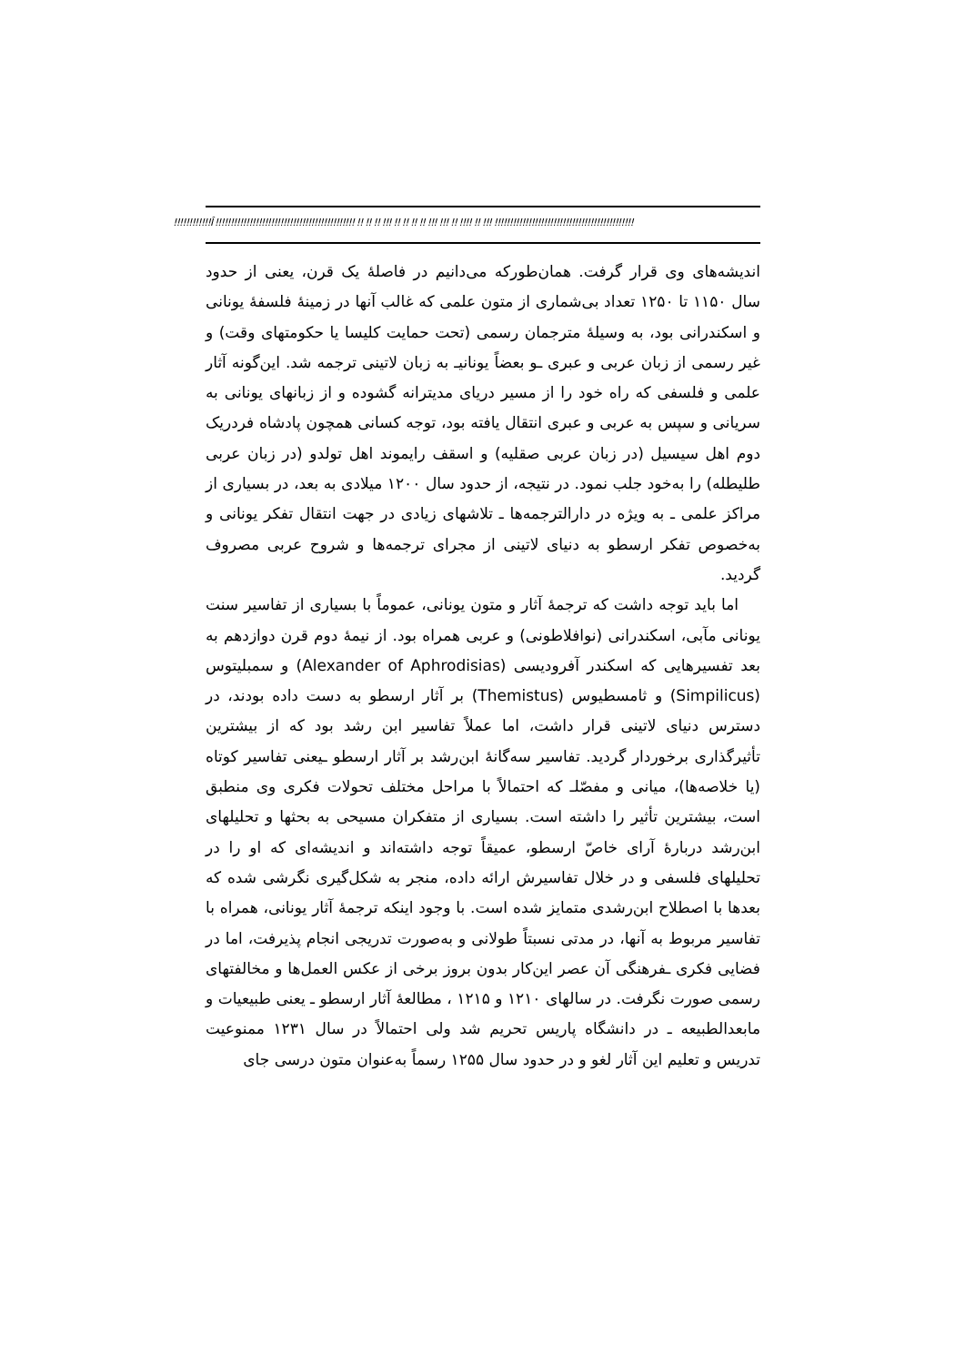!!!!!!!!!!!!Î !!!!!!!!!!!!!!!!!!!!!!!!!!!!!!!!!!!!!!!!!!!!! !! !! !! !!! !! !! !! !! !!! !!! !! !!!! !! !!! !!!!!!!!!!!!!!!!!!!!!!!!!!!!!!!!!!!!!!!!!!!!!
اندیشه‌های وی قرار گرفت. همان‌طورکه می‌دانیم در فاصلهٔ یک قرن، یعنی از حدود سال ۱۱۵۰ تا ۱۲۵۰ تعداد بی‌شماری از متون علمی که غالب آنها در زمینهٔ فلسفهٔ یونانی و اسکندرانی بود، به وسیلهٔ مترجمان رسمی (تحت حمایت کلیسا یا حکومتهای وقت) و غیر رسمی از زبان عربی و عبری ـو بعضاً یونانیـ به زبان لاتینی ترجمه شد. این‌گونه آثار علمی و فلسفی که راه خود را از مسیر دریای مدیترانه گشوده و از زبانهای یونانی به سریانی و سپس به عربی و عبری انتقال یافته بود، توجه کسانی همچون پادشاه فردریک دوم اهل سیسیل (در زبان عربی صقلیه) و اسقف رایموند اهل تولدو (در زبان عربی طلیطله) را به‌خود جلب نمود. در نتیجه، از حدود سال ۱۲۰۰ میلادی به بعد، در بسیاری از مراکز علمی ـ به ویژه در دارالترجمه‌ها ـ تلاشهای زیادی در جهت انتقال تفکر یونانی و به‌خصوص تفکر ارسطو به دنیای لاتینی از مجرای ترجمه‌ها و شروح عربی مصروف گردید.
اما باید توجه داشت که ترجمهٔ آثار و متون یونانی، عموماً با بسیاری از تفاسیر سنت یونانی مآبی، اسکندرانی (نوافلاطونی) و عربی همراه بود. از نیمهٔ دوم قرن دوازدهم به بعد تفسیرهایی که اسکندر آفرودیسی (Alexander of Aphrodisias) و سمبلیتوس (Simpilicus) و ثامسطیوس (Themistus) بر آثار ارسطو به دست داده بودند، در دسترس دنیای لاتینی قرار داشت، اما عملاً تفاسیر ابن رشد بود که از بیشترین تأثیرگذاری برخوردار گردید. تفاسیر سه‌گانهٔ ابن‌رشد بر آثار ارسطو ـیعنی تفاسیر کوتاه (یا خلاصه‌ها)، میانی و مفصّلـ که احتمالاً با مراحل مختلف تحولات فکری وی منطبق است، بیشترین تأثیر را داشته است. بسیاری از متفکران مسیحی به بحثها و تحلیلهای ابن‌رشد دربارهٔ آرای خاصّ ارسطو، عمیقاً توجه داشته‌اند و اندیشه‌ای که او را در تحلیلهای فلسفی و در خلال تفاسیرش ارائه داده، منجر به شکل‌گیری نگرشی شده که بعدها با اصطلاح ابن‌رشدی متمایز شده است. با وجود اینکه ترجمهٔ آثار یونانی، همراه با تفاسیر مربوط به آنها، در مدتی نسبتاً طولانی و به‌صورت تدریجی انجام پذیرفت، اما در فضایی فکری ـفرهنگی آن عصر این‌کار بدون بروز برخی از عکس العمل‌ها و مخالفتهای رسمی صورت نگرفت. در سالهای ۱۲۱۰ و ۱۲۱۵ ، مطالعهٔ آثار ارسطو ـ یعنی طبیعیات و مابعدالطبیعه ـ در دانشگاه پاریس تحریم شد ولی احتمالاً در سال ۱۲۳۱ ممنوعیت تدریس و تعلیم این آثار لغو و در حدود سال ۱۲۵۵ رسماً به‌عنوان متون درسی جای